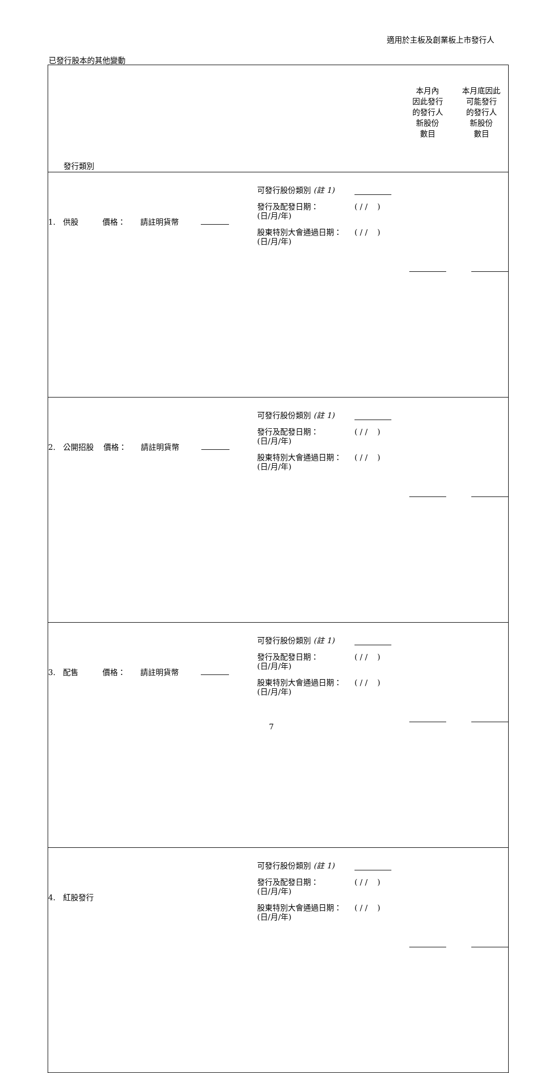適用於主板及創業板上市發行人
已發行股本的其他變動
| 發行類別 | | | 本月內 因此發行 的發行人 新股份 數目 | 本月底因此 可能發行 的發行人 新股份 數目 |
| --- | --- | --- | --- | --- |
| 1. 供股 價格： 請註明貨幣 | 可發行股份類別 (註 1) 發行及配發日期： (日/月/年) ( / / ) 股東特別大會通過日期： (日/月/年) ( / / ) | | | |
| 2. 公開招股 價格： 請註明貨幣 | 可發行股份類別 (註 1) 發行及配發日期： (日/月/年) ( / / ) 股東特別大會通過日期： (日/月/年) ( / / ) | | | |
| 3. 配售 價格： 請註明貨幣 | 可發行股份類別 (註 1) 發行及配發日期： (日/月/年) ( / / ) 股東特別大會通過日期： (日/月/年) ( / / ) | | | |
| 4. 紅股發行 | 可發行股份類別 (註 1) 發行及配發日期： (日/月/年) ( / / ) 股東特別大會通過日期： (日/月/年) ( / / ) | | | |
7